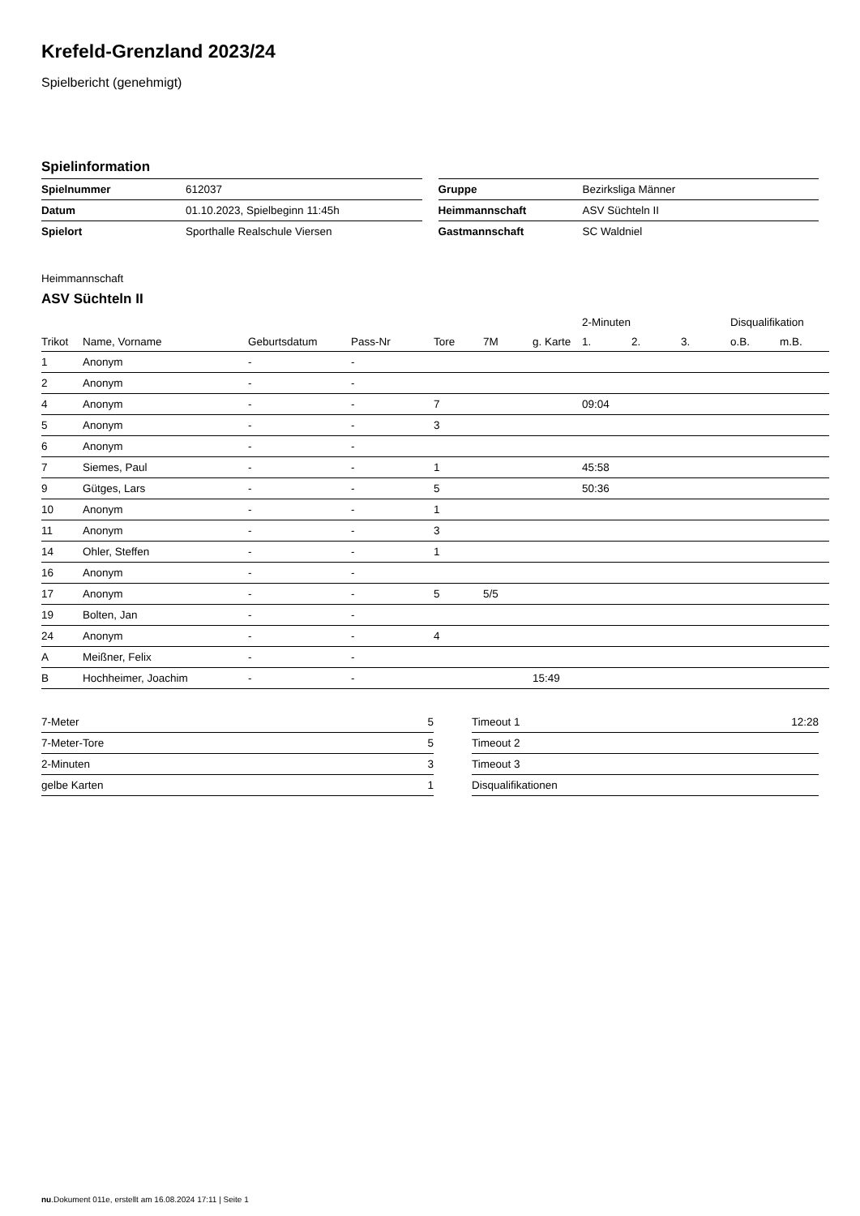Krefeld-Grenzland 2023/24
Spielbericht (genehmigt)
Spielinformation
| Spielnummer | 612037 |
| Datum | 01.10.2023, Spielbeginn 11:45h |
| Spielort | Sporthalle Realschule Viersen |
| Gruppe | Bezirksliga Männer |
| Heimmannschaft | ASV Süchteln II |
| Gastmannschaft | SC Waldniel |
Heimmannschaft
ASV Süchteln II
| | | | | | | | 2-Minuten | | | Disqualifikation | |
| --- | --- | --- | --- | --- | --- | --- | --- | --- | --- | --- | --- |
| Trikot | Name, Vorname | Geburtsdatum | Pass-Nr | Tore | 7M | g. Karte | 1. | 2. | 3. | o.B. | m.B. |
| 1 | Anonym | - | - | | | | | | | | |
| 2 | Anonym | - | - | | | | | | | | |
| 4 | Anonym | - | - | 7 | | | 09:04 | | | | |
| 5 | Anonym | - | - | 3 | | | | | | | |
| 6 | Anonym | - | - | | | | | | | | |
| 7 | Siemes, Paul | - | - | 1 | | | 45:58 | | | | |
| 9 | Gütges, Lars | - | - | 5 | | | 50:36 | | | | |
| 10 | Anonym | - | - | 1 | | | | | | | |
| 11 | Anonym | - | - | 3 | | | | | | | |
| 14 | Ohler, Steffen | - | - | 1 | | | | | | | |
| 16 | Anonym | - | - | | | | | | | | |
| 17 | Anonym | - | - | 5 | 5/5 | | | | | | |
| 19 | Bolten, Jan | - | - | | | | | | | | |
| 24 | Anonym | - | - | 4 | | | | | | | |
| A | Meißner, Felix | - | - | | | | | | | | |
| B | Hochheimer, Joachim | - | - | | | 15:49 | | | | | |
| 7-Meter | 5 |
| 7-Meter-Tore | 5 |
| 2-Minuten | 3 |
| gelbe Karten | 1 |
| Timeout 1 | 12:28 |
| Timeout 2 | |
| Timeout 3 | |
| Disqualifikationen | |
nu.Dokument 011e, erstellt am 16.08.2024 17:11 | Seite 1